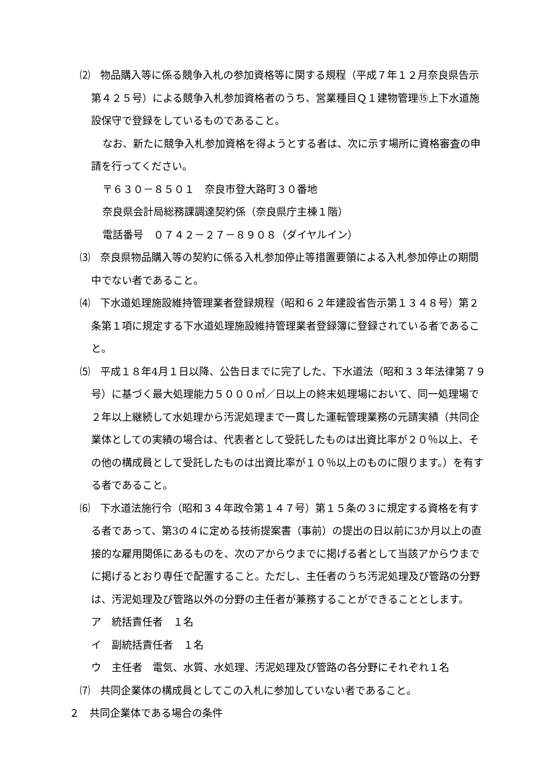⑵　物品購入等に係る競争入札の参加資格等に関する規程（平成７年１２月奈良県告示第４２５号）による競争入札参加資格者のうち、営業種目Ｑ１建物管理⑮上下水道施設保守で登録をしているものであること。
なお、新たに競争入札参加資格を得ようとする者は、次に示す場所に資格審査の申請を行ってください。
〒６３０－８５０１　奈良市登大路町３０番地
奈良県会計局総務課調達契約係（奈良県庁主棟１階）
電話番号　０７４２－２７－８９０８（ダイヤルイン）
⑶　奈良県物品購入等の契約に係る入札参加停止等措置要領による入札参加停止の期間中でない者であること。
⑷　下水道処理施設維持管理業者登録規程（昭和６２年建設省告示第１３４８号）第２条第１項に規定する下水道処理施設維持管理業者登録簿に登録されている者であること。
⑸　平成１８年4月１日以降、公告日までに完了した、下水道法（昭和３３年法律第７９号）に基づく最大処理能力５０００㎥／日以上の終末処理場において、同一処理場で２年以上継続して水処理から汚泥処理まで一貫した運転管理業務の元請実績（共同企業体としての実績の場合は、代表者として受託したものは出資比率が２０％以上、その他の構成員として受託したものは出資比率が１０％以上のものに限ります。）を有する者であること。
⑹　下水道法施行令（昭和３４年政令第１４７号）第１５条の３に規定する資格を有する者であって、第3の４に定める技術提案書（事前）の提出の日以前に3か月以上の直接的な雇用関係にあるものを、次のアからウまでに掲げる者として当該アからウまでに掲げるとおり専任で配置すること。ただし、主任者のうち汚泥処理及び管路の分野は、汚泥処理及び管路以外の分野の主任者が兼務することができることとします。
ア　統括責任者　１名
イ　副統括責任者　１名
ウ　主任者　電気、水質、水処理、汚泥処理及び管路の各分野にそれぞれ１名
⑺　共同企業体の構成員としてこの入札に参加していない者であること。
２　共同企業体である場合の条件